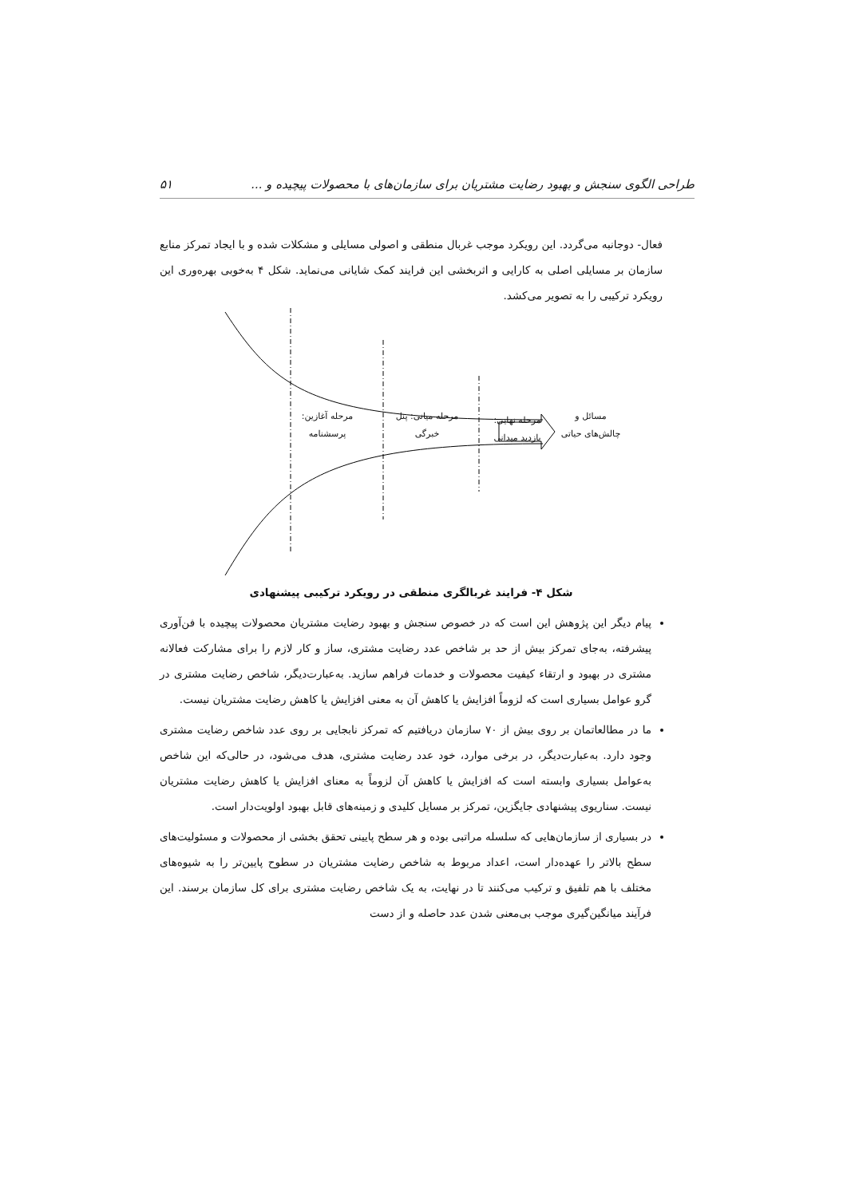طراحی الگوی سنجش و بهبود رضایت مشتریان برای سازمان‌های با محصولات پیچیده و ... ۵۱
فعال- دوجانبه می‌گردد. این رویکرد موجب غربال منطقی و اصولی مسایلی و مشکلات شده و با ایجاد تمرکز منابع سازمان بر مسایلی اصلی به کارایی و اثربخشی این فرایند کمک شایانی می‌نماید. شکل ۴ به‌خوبی بهره‌وری این رویکرد ترکیبی را به تصویر می‌کشد.
مسائل و
چالش‌های حیاتی
مرحله نهایی:
بازدید میدانی
مرحله میانی: پنل
خبرگی
مرحله آغازین:
پرسشنامه
شکل ۴- فرایند غربالگری منطقی در رویکرد ترکیبی پیشنهادی
پیام دیگر این پژوهش این است که در خصوص سنجش و بهبود رضایت مشتریان محصولات پیچیده با فن‌آوری پیشرفته، به‌جای تمرکز بیش از حد بر شاخص عدد رضایت مشتری، ساز و کار لازم را برای مشارکت فعالانه مشتری در بهبود و ارتقاء کیفیت محصولات و خدمات فراهم سازید. به‌عبارت‌دیگر، شاخص رضایت مشتری در گرو عوامل بسیاری است که لزوماً افزایش یا کاهش آن به معنی افزایش یا کاهش رضایت مشتریان نیست.
ما در مطالعاتمان بر روی بیش از ۷۰ سازمان دریافتیم که تمرکز نابجایی بر روی عدد شاخص رضایت مشتری وجود دارد. به‌عبارت‌دیگر، در برخی موارد، خود عدد رضایت مشتری، هدف می‌شود، در حالی‌که این شاخص به‌عوامل بسیاری وابسته است که افزایش یا کاهش آن لزوماً به معنای افزایش یا کاهش رضایت مشتریان نیست. سناریوی پیشنهادی جایگزین، تمرکز بر مسایل کلیدی و زمینه‌های قابل بهبود اولویت‌دار است.
در بسیاری از سازمان‌هایی که سلسله مراتبی بوده و هر سطح پایینی تحقق بخشی از محصولات و مسئولیت‌های سطح بالاتر را عهده‌دار است، اعداد مربوط به شاخص رضایت مشتریان در سطوح پایین‌تر را به شیوه‌های مختلف با هم تلفیق و ترکیب می‌کنند تا در نهایت، به یک شاخص رضایت مشتری برای کل سازمان برسند. این فرآیند میانگین‌گیری موجب بی‌معنی شدن عدد حاصله و از دست